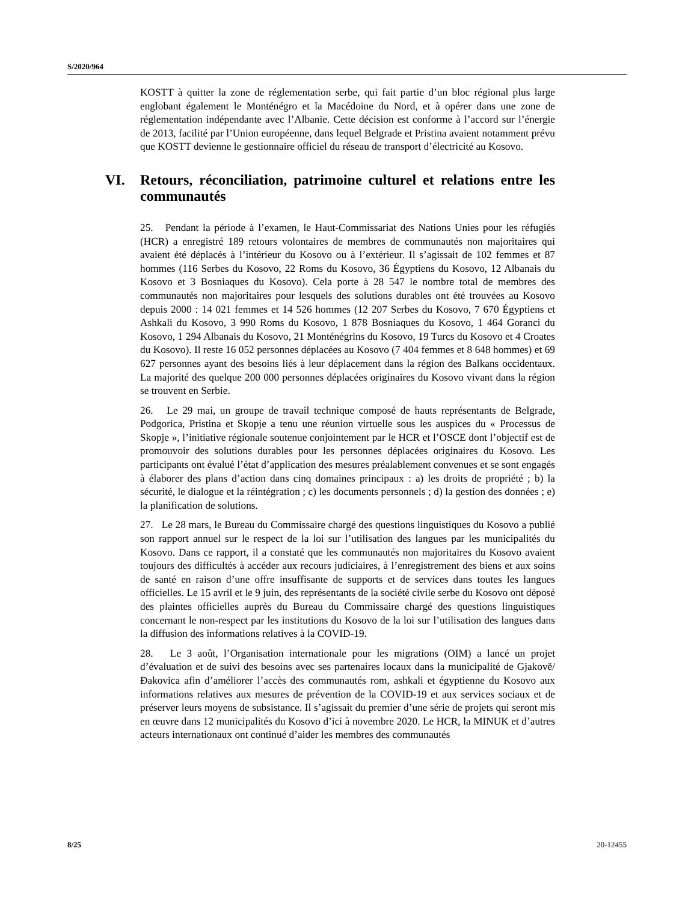S/2020/964
KOSTT à quitter la zone de réglementation serbe, qui fait partie d’un bloc régional plus large englobant également le Monténégro et la Macédoine du Nord, et à opérer dans une zone de réglementation indépendante avec l’Albanie. Cette décision est conforme à l’accord sur l’énergie de 2013, facilité par l’Union européenne, dans lequel Belgrade et Pristina avaient notamment prévu que KOSTT devienne le gestionnaire officiel du réseau de transport d’électricité au Kosovo.
VI. Retours, réconciliation, patrimoine culturel et relations entre les communautés
25. Pendant la période à l’examen, le Haut-Commissariat des Nations Unies pour les réfugiés (HCR) a enregistré 189 retours volontaires de membres de communautés non majoritaires qui avaient été déplacés à l’intérieur du Kosovo ou à l’extérieur. Il s’agissait de 102 femmes et 87 hommes (116 Serbes du Kosovo, 22 Roms du Kosovo, 36 Égyptiens du Kosovo, 12 Albanais du Kosovo et 3 Bosniaques du Kosovo). Cela porte à 28 547 le nombre total de membres des communautés non majoritaires pour lesquels des solutions durables ont été trouvées au Kosovo depuis 2000 : 14 021 femmes et 14 526 hommes (12 207 Serbes du Kosovo, 7 670 Égyptiens et Ashkali du Kosovo, 3 990 Roms du Kosovo, 1 878 Bosniaques du Kosovo, 1 464 Goranci du Kosovo, 1 294 Albanais du Kosovo, 21 Monténégrins du Kosovo, 19 Turcs du Kosovo et 4 Croates du Kosovo). Il reste 16 052 personnes déplacées au Kosovo (7 404 femmes et 8 648 hommes) et 69 627 personnes ayant des besoins liés à leur déplacement dans la région des Balkans occidentaux. La majorité des quelque 200 000 personnes déplacées originaires du Kosovo vivant dans la région se trouvent en Serbie.
26. Le 29 mai, un groupe de travail technique composé de hauts représentants de Belgrade, Podgorica, Pristina et Skopje a tenu une réunion virtuelle sous les auspices du « Processus de Skopje », l’initiative régionale soutenue conjointement par le HCR et l’OSCE dont l’objectif est de promouvoir des solutions durables pour les personnes déplacées originaires du Kosovo. Les participants ont évalué l’état d’application des mesures préalablement convenues et se sont engagés à élaborer des plans d’action dans cinq domaines principaux : a) les droits de propriété ; b) la sécurité, le dialogue et la réintégration ; c) les documents personnels ; d) la gestion des données ; e) la planification de solutions.
27. Le 28 mars, le Bureau du Commissaire chargé des questions linguistiques du Kosovo a publié son rapport annuel sur le respect de la loi sur l’utilisation des langues par les municipalités du Kosovo. Dans ce rapport, il a constaté que les communautés non majoritaires du Kosovo avaient toujours des difficultés à accéder aux recours judiciaires, à l’enregistrement des biens et aux soins de santé en raison d’une offre insuffisante de supports et de services dans toutes les langues officielles. Le 15 avril et le 9 juin, des représentants de la société civile serbe du Kosovo ont déposé des plaintes officielles auprès du Bureau du Commissaire chargé des questions linguistiques concernant le non-respect par les institutions du Kosovo de la loi sur l’utilisation des langues dans la diffusion des informations relatives à la COVID-19.
28. Le 3 août, l’Organisation internationale pour les migrations (OIM) a lancé un projet d’évaluation et de suivi des besoins avec ses partenaires locaux dans la municipalité de Gjakovë/Đakovica afin d’améliorer l’accès des communautés rom, ashkali et égyptienne du Kosovo aux informations relatives aux mesures de prévention de la COVID-19 et aux services sociaux et de préserver leurs moyens de subsistance. Il s’agissait du premier d’une série de projets qui seront mis en œuvre dans 12 municipalités du Kosovo d’ici à novembre 2020. Le HCR, la MINUK et d’autres acteurs internationaux ont continué d’aider les membres des communautés
8/25 20-12455